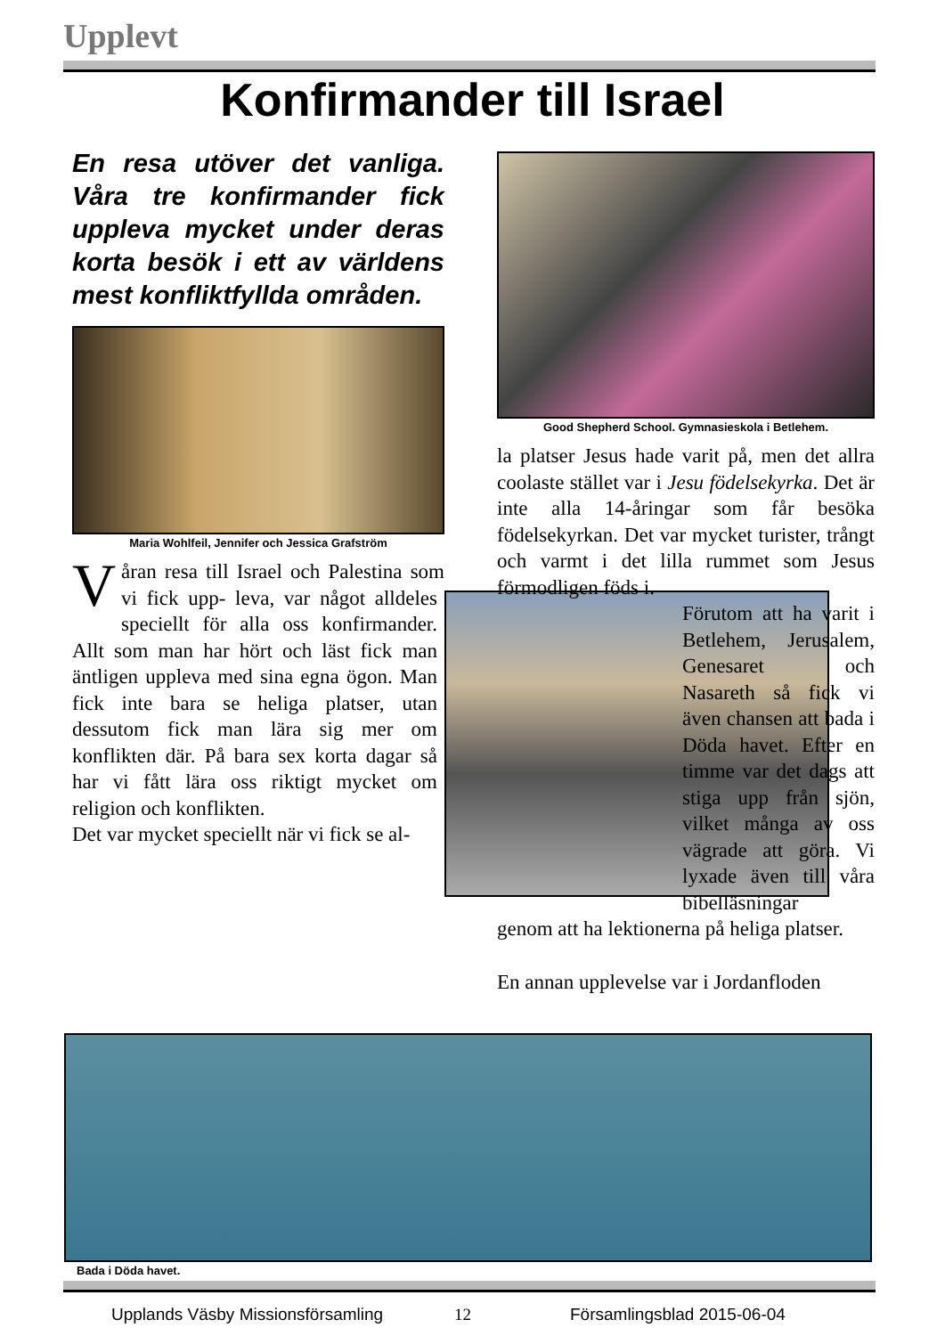Upplevt
Konfirmander till Israel
En resa utöver det vanliga. Våra tre konfirmander fick uppleva mycket under deras korta besök i ett av världens mest konfliktfyllda områden.
Maria Wohlfeil, Jennifer och Jessica Grafström
Våran resa till Israel och Palestina som vi fick upp- leva, var något alldeles speciellt för alla oss konfirmander. Allt som man har hört och läst fick man äntligen uppleva med sina egna ögon. Man fick inte bara se heliga platser, utan dessutom fick man lära sig mer om konflikten där. På bara sex korta dagar så har vi fått lära oss riktigt mycket om religion och konflikten.
Det var mycket speciellt när vi fick se al-
Good Shepherd School. Gymnasieskola i Betlehem.
la platser Jesus hade varit på, men det allra coolaste stället var i Jesu födelsekyrka. Det är inte alla 14-åringar som får besöka födelsekyrkan. Det var mycket turister, trångt och varmt i det lilla rummet som Jesus förmodligen föds i.
Förutom att ha varit i Betlehem, Jerusalem, Genesaret och Nasareth så fick vi även chansen att bada i Döda havet. Efter en timme var det dags att stiga upp från sjön, vilket många av oss vägrade att göra. Vi lyxade även till våra bibelläsningar
genom att ha lektionerna på heliga platser.
En annan upplevelse var i Jordanfloden
Bada i Döda havet.
Upplands Väsby Missionsförsamling
12 Församlingsblad 2015-06-04